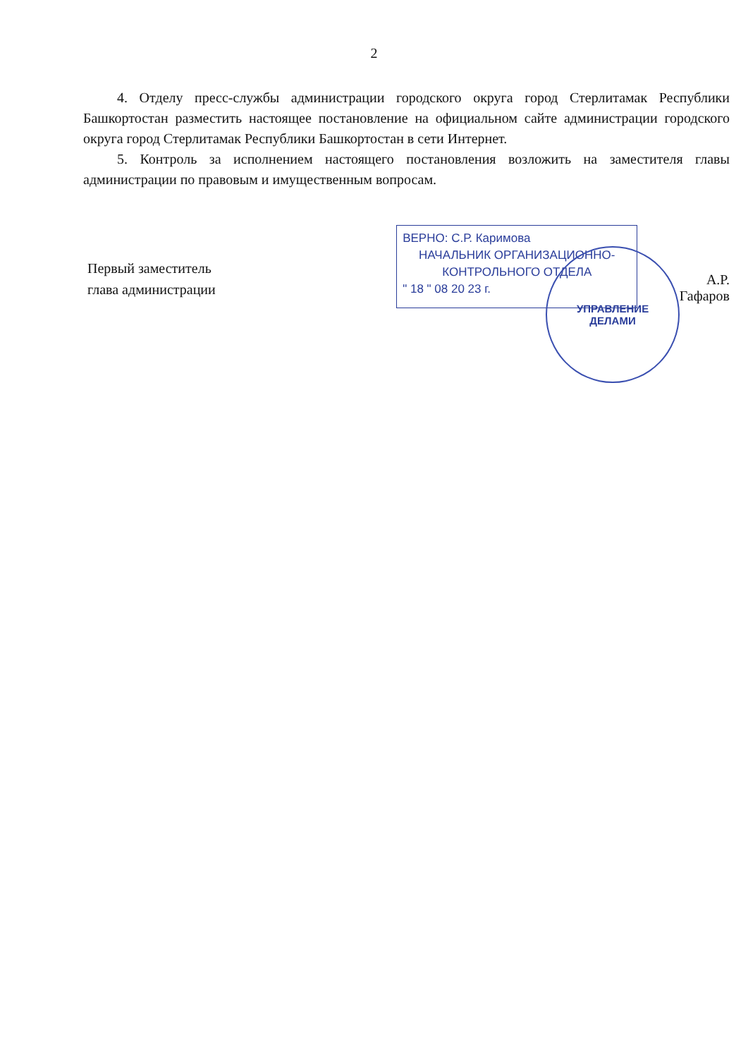2
4. Отделу пресс-службы администрации городского округа город Стерлитамак Республики Башкортостан разместить настоящее постановление на официальном сайте администрации городского округа город Стерлитамак Республики Башкортостан в сети Интернет.
5. Контроль за исполнением настоящего постановления возложить на заместителя главы администрации по правовым и имущественным вопросам.
Первый заместитель
глава администрации
ВЕРНО: С.Р. Каримова
НАЧАЛЬНИК ОРГАНИЗАЦИОННО-
КОНТРОЛЬНОГО ОТДЕЛА
" 18 " 08 20 23 г.
УПРАВЛЕНИЕ
ДЕЛАМИ
А.Р. Гафаров